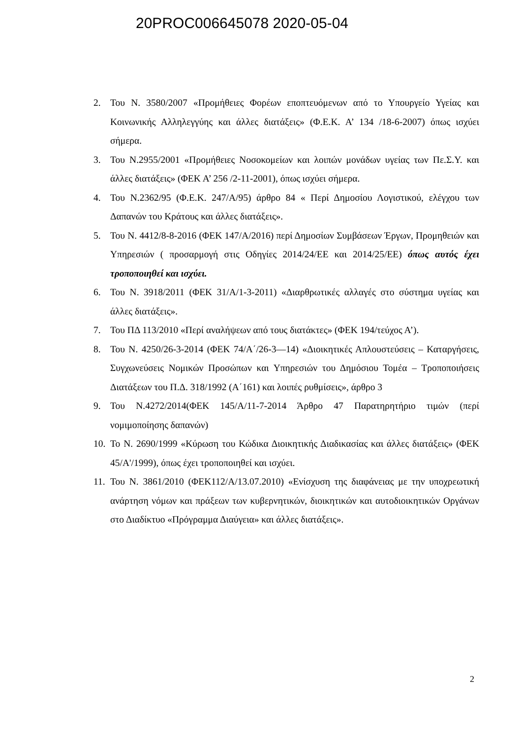20PROC006645078 2020-05-04
2. Του Ν. 3580/2007 «Προμήθειες Φορέων εποπτευόμενων από το Υπουργείο Υγείας και Κοινωνικής Αλληλεγγύης και άλλες διατάξεις» (Φ.Ε.Κ. Α’ 134 /18-6-2007) όπως ισχύει σήμερα.
3. Του Ν.2955/2001 «Προμήθειες Νοσοκομείων και λοιπών μονάδων υγείας των Πε.Σ.Υ. και άλλες διατάξεις» (ΦΕΚ Α’ 256 /2-11-2001), όπως ισχύει σήμερα.
4. Του Ν.2362/95 (Φ.Ε.Κ. 247/Α/95) άρθρο 84 « Περί Δημοσίου Λογιστικού, ελέγχου των Δαπανών του Κράτους και άλλες διατάξεις».
5. Του Ν. 4412/8-8-2016 (ΦΕΚ 147/Α/2016) περί Δημοσίων Συμβάσεων Έργων, Προμηθειών και Υπηρεσιών ( προσαρμογή στις Οδηγίες 2014/24/ΕΕ και 2014/25/ΕΕ) όπως αυτός έχει τροποποιηθεί και ισχύει.
6. Του Ν. 3918/2011 (ΦΕΚ 31/Α/1-3-2011) «Διαρθρωτικές αλλαγές στο σύστημα υγείας και άλλες διατάξεις».
7. Του ΠΔ 113/2010 «Περί αναλήψεων από τους διατάκτες» (ΦΕΚ 194/τεύχος Α’).
8. Του Ν. 4250/26-3-2014 (ΦΕΚ 74/Α΄/26-3—14) «Διοικητικές Απλουστεύσεις – Καταργήσεις, Συγχωνεύσεις Νομικών Προσώπων και Υπηρεσιών του Δημόσιου Τομέα – Τροποποιήσεις Διατάξεων του Π.Δ. 318/1992 (Α΄161) και λοιπές ρυθμίσεις», άρθρο 3
9. Του Ν.4272/2014(ΦΕΚ 145/Α/11-7-2014 Άρθρο 47 Παρατηρητήριο τιμών (περί νομιμοποίησης δαπανών)
10. Το Ν. 2690/1999 «Κύρωση του Κώδικα Διοικητικής Διαδικασίας και άλλες διατάξεις» (ΦΕΚ 45/Α'/1999), όπως έχει τροποποιηθεί και ισχύει.
11. Του Ν. 3861/2010 (ΦΕΚ112/Α/13.07.2010) «Ενίσχυση της διαφάνειας με την υποχρεωτική ανάρτηση νόμων και πράξεων των κυβερνητικών, διοικητικών και αυτοδιοικητικών Οργάνων στο Διαδίκτυο «Πρόγραμμα Διαύγεια» και άλλες διατάξεις».
2